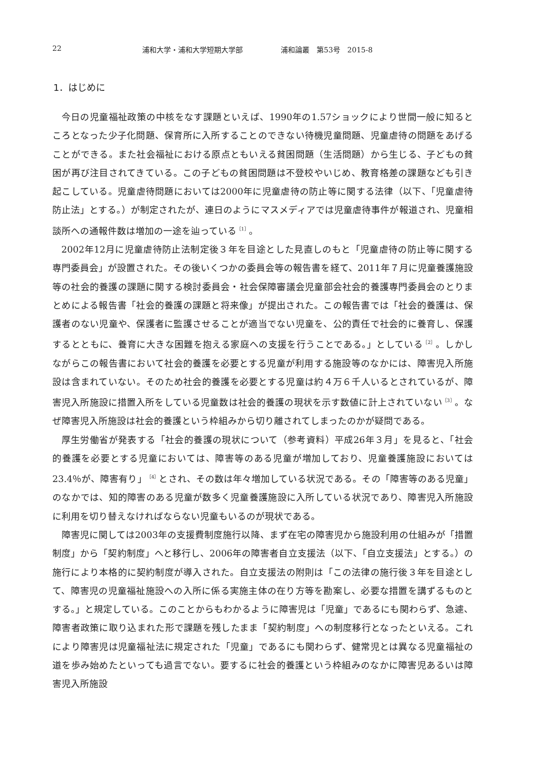22 浦和大学・浦和大学短期大学部 浦和論叢　第53号　2015-8
1．はじめに
今日の児童福祉政策の中核をなす課題といえば、1990年の1.57ショックにより世間一般に知るところとなった少子化問題、保育所に入所することのできない待機児童問題、児童虐待の問題をあげることができる。また社会福祉における原点ともいえる貧困問題（生活問題）から生じる、子どもの貧困が再び注目されてきている。この子どもの貧困問題は不登校やいじめ、教育格差の課題なども引き起こしている。児童虐待問題においては2000年に児童虐待の防止等に関する法律（以下、「児童虐待防止法」とする。）が制定されたが、連日のようにマスメディアでは児童虐待事件が報道され、児童相談所への通報件数は増加の一途を辿っている<sup>［1］</sup>。
2002年12月に児童虐待防止法制定後３年を目途とした見直しのもと「児童虐待の防止等に関する専門委員会」が設置された。その後いくつかの委員会等の報告書を経て、2011年７月に児童養護施設等の社会的養護の課題に関する検討委員会・社会保障審議会児童部会社会的養護専門委員会のとりまとめによる報告書「社会的養護の課題と将来像」が提出された。この報告書では「社会的養護は、保護者のない児童や、保護者に監護させることが適当でない児童を、公的責任で社会的に養育し、保護するとともに、養育に大きな困難を抱える家庭への支援を行うことである。」としている<sup>［2］</sup>。しかしながらこの報告書において社会的養護を必要とする児童が利用する施設等のなかには、障害児入所施設は含まれていない。そのため社会的養護を必要とする児童は約４万６千人いるとされているが、障害児入所施設に措置入所をしている児童数は社会的養護の現状を示す数値に計上されていない<sup>［3］</sup>。なぜ障害児入所施設は社会的養護という枠組みから切り離されてしまったのかが疑問である。
厚生労働省が発表する「社会的養護の現状について（参考資料）平成26年３月」を見ると、「社会的養護を必要とする児童においては、障害等のある児童が増加しており、児童養護施設においては23.4％が、障害有り」<sup>［4］</sup>とされ、その数は年々増加している状況である。その「障害等のある児童」のなかでは、知的障害のある児童が数多く児童養護施設に入所している状況であり、障害児入所施設に利用を切り替えなければならない児童もいるのが現状である。
障害児に関しては2003年の支援費制度施行以降、まず在宅の障害児から施設利用の仕組みが「措置制度」から「契約制度」へと移行し、2006年の障害者自立支援法（以下、「自立支援法」とする。）の施行により本格的に契約制度が導入された。自立支援法の附則は「この法律の施行後３年を目途として、障害児の児童福祉施設への入所に係る実施主体の在り方等を勘案し、必要な措置を講ずるものとする。」と規定している。このことからもわかるように障害児は「児童」であるにも関わらず、急遽、障害者政策に取り込まれた形で課題を残したまま「契約制度」への制度移行となったといえる。これにより障害児は児童福祉法に規定された「児童」であるにも関わらず、健常児とは異なる児童福祉の道を歩み始めたといっても過言でない。要するに社会的養護という枠組みのなかに障害児あるいは障害児入所施設